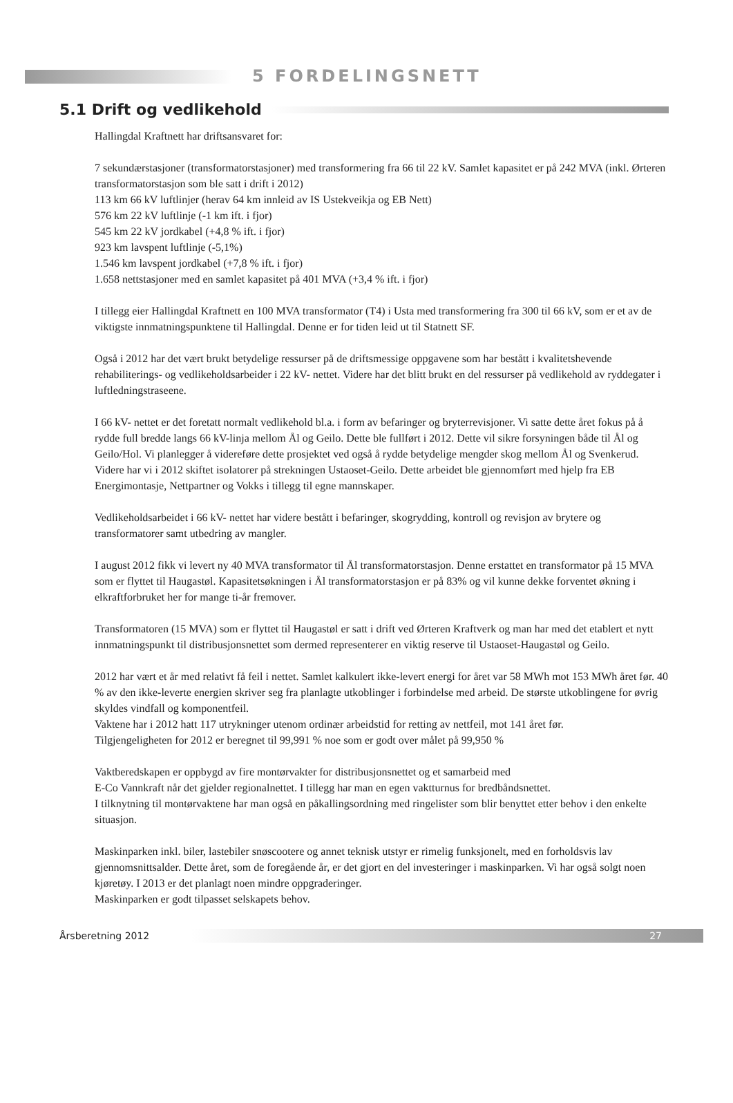5 FORDELINGSNETT
5.1 Drift og vedlikehold
Hallingdal Kraftnett har driftsansvaret for:
7 sekundærstasjoner (transformatorstasjoner) med transformering fra 66 til 22 kV. Samlet kapasitet er på 242 MVA (inkl. Ørteren transformatorstasjon som ble satt i drift i 2012)
113 km 66 kV luftlinjer (herav 64 km innleid av IS Ustekveikja og EB Nett)
576 km 22 kV luftlinje (-1 km ift. i fjor)
545 km 22 kV jordkabel (+4,8 % ift. i fjor)
923 km lavspent luftlinje (-5,1%)
1.546 km lavspent jordkabel (+7,8 % ift. i fjor)
1.658 nettstasjoner med en samlet kapasitet på 401 MVA (+3,4 % ift. i fjor)
I tillegg eier Hallingdal Kraftnett en 100 MVA transformator (T4) i Usta med transformering fra 300 til 66 kV, som er et av de viktigste innmatningspunktene til Hallingdal. Denne er for tiden leid ut til Statnett SF.
Også i 2012 har det vært brukt betydelige ressurser på de driftsmessige oppgavene som har bestått i kvalitetshevende rehabiliterings- og vedlikeholdsarbeider i 22 kV- nettet. Videre har det blitt brukt en del ressurser på vedlikehold av ryddegater i luftledningstraseene.
I 66 kV- nettet er det foretatt normalt vedlikehold bl.a. i form av befaringer og bryterrevisjoner. Vi satte dette året fokus på å rydde full bredde langs 66 kV-linja mellom Ål og Geilo. Dette ble fullført i 2012. Dette vil sikre forsyningen både til Ål og Geilo/Hol. Vi planlegger å videreføre dette prosjektet ved også å rydde betydelige mengder skog mellom Ål og Svenkerud.
Videre har vi i 2012 skiftet isolatorer på strekningen Ustaoset-Geilo. Dette arbeidet ble gjennomført med hjelp fra EB Energimontasje, Nettpartner og Vokks i tillegg til egne mannskaper.
Vedlikeholdsarbeidet i 66 kV- nettet har videre bestått i befaringer, skogrydding, kontroll og revisjon av brytere og transformatorer samt utbedring av mangler.
I august 2012 fikk vi levert ny 40 MVA transformator til Ål transformatorstasjon. Denne erstattet en transformator på 15 MVA som er flyttet til Haugastøl. Kapasitetsøkningen i Ål transformatorstasjon er på 83% og vil kunne dekke forventet økning i elkraftforbruket her for mange ti-år fremover.
Transformatoren (15 MVA) som er flyttet til Haugastøl er satt i drift ved Ørteren Kraftverk og man har med det etablert et nytt innmatningspunkt til distribusjonsnettet som dermed representerer en viktig reserve til Ustaoset-Haugastøl og Geilo.
2012 har vært et år med relativt få feil i nettet. Samlet kalkulert ikke-levert energi for året var 58 MWh mot 153 MWh året før. 40 % av den ikke-leverte energien skriver seg fra planlagte utkoblinger i forbindelse med arbeid. De største utkoblingene for øvrig skyldes vindfall og komponentfeil.
Vaktene har i 2012 hatt 117 utrykninger utenom ordinær arbeidstid for retting av nettfeil, mot 141 året før.
Tilgjengeligheten for 2012 er beregnet til 99,991 % noe som er godt over målet på 99,950 %
Vaktberedskapen er oppbygd av fire montørvakter for distribusjonsnettet og et samarbeid med
E-Co Vannkraft når det gjelder regionalnettet. I tillegg har man en egen vaktturnus for bredbåndsnettet.
I tilknytning til montørvaktene har man også en påkallingsordning med ringelister som blir benyttet etter behov i den enkelte situasjon.
Maskinparken inkl. biler, lastebiler snøscootere og annet teknisk utstyr er rimelig funksjonelt, med en forholdsvis lav gjennomsnittsalder. Dette året, som de foregående år, er det gjort en del investeringer i maskinparken. Vi har også solgt noen kjøretøy. I 2013 er det planlagt noen mindre oppgraderinger.
Maskinparken er godt tilpasset selskapets behov.
Årsberetning 2012
27